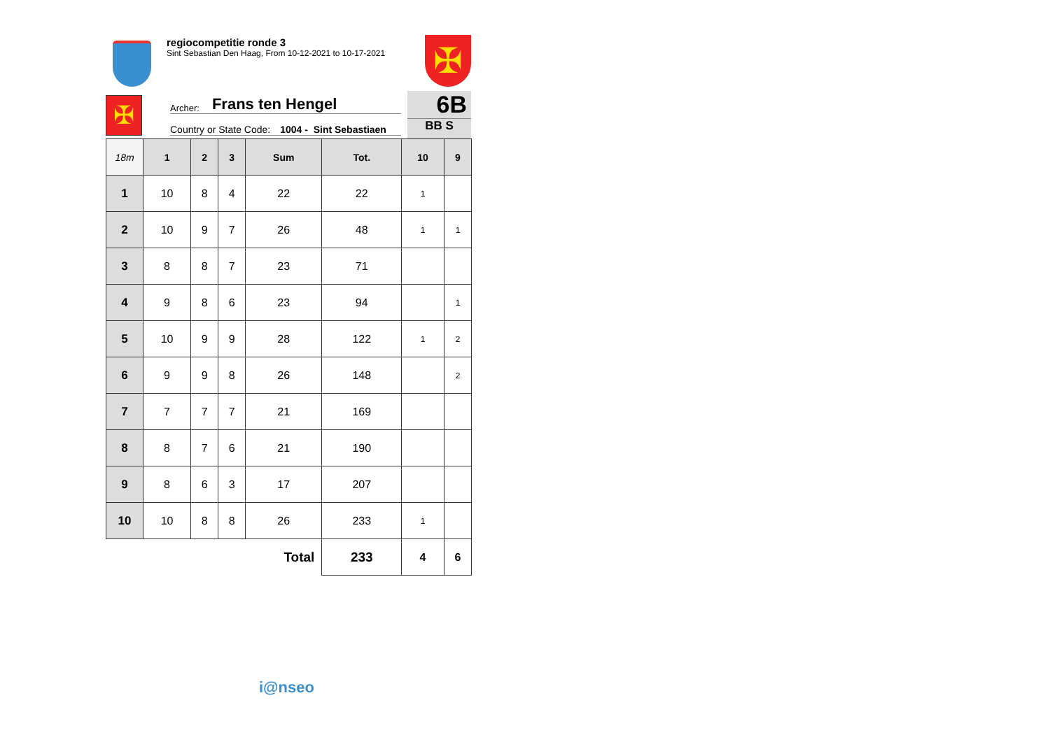regiocompetitie ronde 3
Sint Sebastian Den Haag, From 10-12-2021 to 10-17-2021
✠
✠
Archer: Frans ten Hengel
Country or State Code: 1004 - Sint Sebastiaen
6B
BB S
| 18m | 1 | 2 | 3 | Sum | Tot. | 10 | 9 |
| --- | --- | --- | --- | --- | --- | --- | --- |
| 1 | 10 | 8 | 4 | 22 | 22 | 1 | |
| 2 | 10 | 9 | 7 | 26 | 48 | 1 | 1 |
| 3 | 8 | 8 | 7 | 23 | 71 | | |
| 4 | 9 | 8 | 6 | 23 | 94 | | 1 |
| 5 | 10 | 9 | 9 | 28 | 122 | 1 | 2 |
| 6 | 9 | 9 | 8 | 26 | 148 | | 2 |
| 7 | 7 | 7 | 7 | 21 | 169 | | |
| 8 | 8 | 7 | 6 | 21 | 190 | | |
| 9 | 8 | 6 | 3 | 17 | 207 | | |
| 10 | 10 | 8 | 8 | 26 | 233 | 1 | |
| Total | | | | | 233 | 4 | 6 |
i@nseo